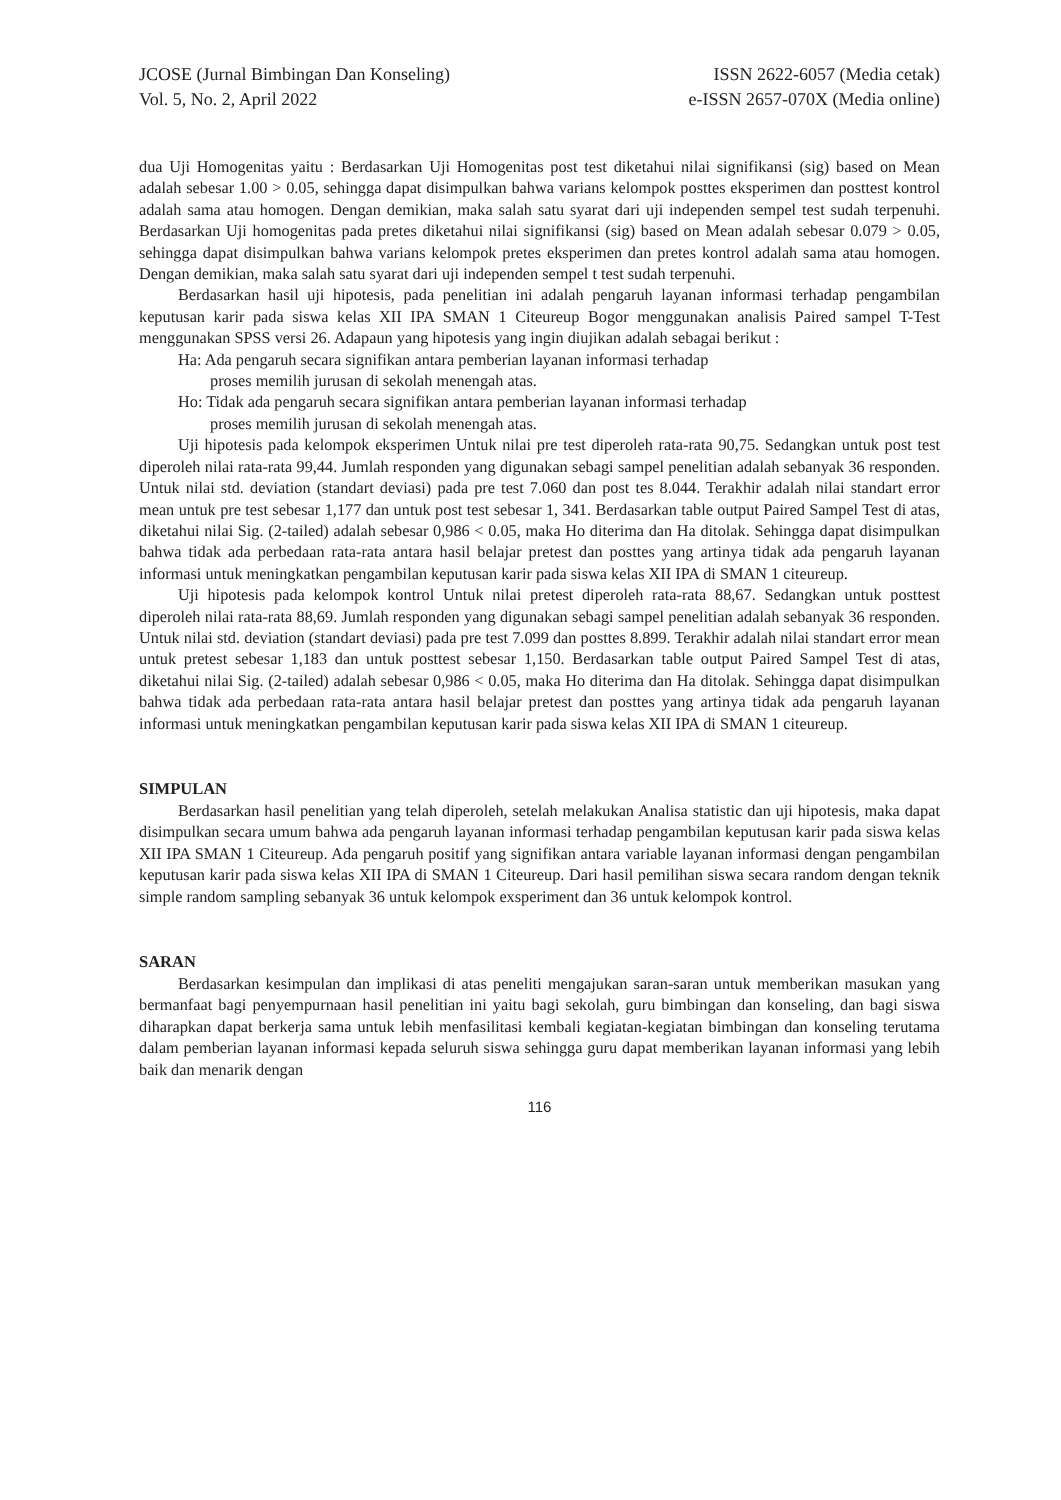JCOSE (Jurnal Bimbingan Dan Konseling)
Vol. 5, No. 2, April 2022
ISSN 2622-6057 (Media cetak)
e-ISSN 2657-070X (Media online)
dua Uji Homogenitas yaitu : Berdasarkan Uji Homogenitas post test diketahui nilai signifikansi (sig) based on Mean adalah sebesar 1.00 > 0.05, sehingga dapat disimpulkan bahwa varians kelompok posttes eksperimen dan posttest kontrol adalah sama atau homogen. Dengan demikian, maka salah satu syarat dari uji independen sempel test sudah terpenuhi. Berdasarkan Uji homogenitas pada pretes diketahui nilai signifikansi (sig) based on Mean adalah sebesar 0.079 > 0.05, sehingga dapat disimpulkan bahwa varians kelompok pretes eksperimen dan pretes kontrol adalah sama atau homogen. Dengan demikian, maka salah satu syarat dari uji independen sempel t test sudah terpenuhi.
Berdasarkan hasil uji hipotesis, pada penelitian ini adalah pengaruh layanan informasi terhadap pengambilan keputusan karir pada siswa kelas XII IPA SMAN 1 Citeureup Bogor menggunakan analisis Paired sampel T-Test menggunakan SPSS versi 26. Adapaun yang hipotesis yang ingin diujikan adalah sebagai berikut :
Ha: Ada pengaruh secara signifikan antara pemberian layanan informasi terhadap
proses memilih jurusan di sekolah menengah atas.
Ho: Tidak ada pengaruh secara signifikan antara pemberian layanan informasi terhadap
proses memilih jurusan di sekolah menengah atas.
Uji hipotesis pada kelompok eksperimen Untuk nilai pre test diperoleh rata-rata 90,75. Sedangkan untuk post test diperoleh nilai rata-rata 99,44. Jumlah responden yang digunakan sebagi sampel penelitian adalah sebanyak 36 responden. Untuk nilai std. deviation (standart deviasi) pada pre test 7.060 dan post tes 8.044. Terakhir adalah nilai standart error mean untuk pre test sebesar 1,177 dan untuk post test sebesar 1, 341. Berdasarkan table output Paired Sampel Test di atas, diketahui nilai Sig. (2-tailed) adalah sebesar 0,986 < 0.05, maka Ho diterima dan Ha ditolak. Sehingga dapat disimpulkan bahwa tidak ada perbedaan rata-rata antara hasil belajar pretest dan posttes yang artinya tidak ada pengaruh layanan informasi untuk meningkatkan pengambilan keputusan karir pada siswa kelas XII IPA di SMAN 1 citeureup.
Uji hipotesis pada kelompok kontrol Untuk nilai pretest diperoleh rata-rata 88,67. Sedangkan untuk posttest diperoleh nilai rata-rata 88,69. Jumlah responden yang digunakan sebagi sampel penelitian adalah sebanyak 36 responden. Untuk nilai std. deviation (standart deviasi) pada pre test 7.099 dan posttes 8.899. Terakhir adalah nilai standart error mean untuk pretest sebesar 1,183 dan untuk posttest sebesar 1,150. Berdasarkan table output Paired Sampel Test di atas, diketahui nilai Sig. (2-tailed) adalah sebesar 0,986 < 0.05, maka Ho diterima dan Ha ditolak. Sehingga dapat disimpulkan bahwa tidak ada perbedaan rata-rata antara hasil belajar pretest dan posttes yang artinya tidak ada pengaruh layanan informasi untuk meningkatkan pengambilan keputusan karir pada siswa kelas XII IPA di SMAN 1 citeureup.
SIMPULAN
Berdasarkan hasil penelitian yang telah diperoleh, setelah melakukan Analisa statistic dan uji hipotesis, maka dapat disimpulkan secara umum bahwa ada pengaruh layanan informasi terhadap pengambilan keputusan karir pada siswa kelas XII IPA SMAN 1 Citeureup. Ada pengaruh positif yang signifikan antara variable layanan informasi dengan pengambilan keputusan karir pada siswa kelas XII IPA di SMAN 1 Citeureup. Dari hasil pemilihan siswa secara random dengan teknik simple random sampling sebanyak 36 untuk kelompok exsperiment dan 36 untuk kelompok kontrol.
SARAN
Berdasarkan kesimpulan dan implikasi di atas peneliti mengajukan saran-saran untuk memberikan masukan yang bermanfaat bagi penyempurnaan hasil penelitian ini yaitu bagi sekolah, guru bimbingan dan konseling, dan bagi siswa diharapkan dapat berkerja sama untuk lebih menfasilitasi kembali kegiatan-kegiatan bimbingan dan konseling terutama dalam pemberian layanan informasi kepada seluruh siswa sehingga guru dapat memberikan layanan informasi yang lebih baik dan menarik dengan
116